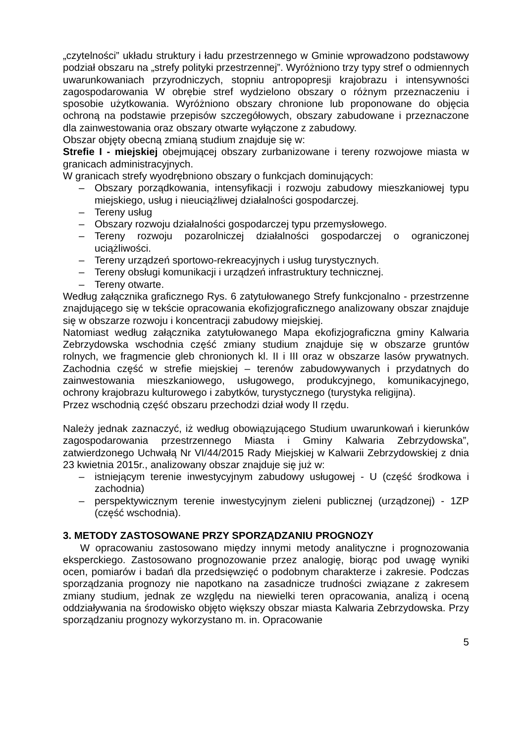„czytelności” układu struktury i ładu przestrzennego w Gminie wprowadzono podstawowy podział obszaru na „strefy polityki przestrzennej”. Wyróżniono trzy typy stref o odmiennych uwarunkowaniach przyrodniczych, stopniu antropopresji krajobrazu i intensywności zagospodarowania W obrębie stref wydzielono obszary o różnym przeznaczeniu i sposobie użytkowania. Wyróżniono obszary chronione lub proponowane do objęcia ochroną na podstawie przepisów szczegółowych, obszary zabudowane i przeznaczone dla zainwestowania oraz obszary otwarte wyłączone z zabudowy.
Obszar objęty obecną zmianą studium znajduje się w:
Strefie I - miejskiej obejmującej obszary zurbanizowane i tereny rozwojowe miasta w granicach administracyjnych.
W granicach strefy wyodrębniono obszary o funkcjach dominujących:
– Obszary porządkowania, intensyfikacji i rozwoju zabudowy mieszkaniowej typu miejskiego, usług i nieuciążliwej działalności gospodarczej.
– Tereny usług
– Obszary rozwoju działalności gospodarczej typu przemysłowego.
– Tereny rozwoju pozarolniczej działalności gospodarczej o ograniczonej uciążliwości.
– Tereny urządzeń sportowo-rekreacyjnych i usług turystycznych.
– Tereny obsługi komunikacji i urządzeń infrastruktury technicznej.
– Tereny otwarte.
Według załącznika graficznego Rys. 6 zatytułowanego Strefy funkcjonalno - przestrzenne znajdującego się w tekście opracowania ekofizjograficznego analizowany obszar znajduje się w obszarze rozwoju i koncentracji zabudowy miejskiej.
Natomiast według załącznika zatytułowanego Mapa ekofizjograficzna gminy Kalwaria Zebrzydowska wschodnia część zmiany studium znajduje się w obszarze gruntów rolnych, we fragmencie gleb chronionych kl. II i III oraz w obszarze lasów prywatnych. Zachodnia część w strefie miejskiej – terenów zabudowywanych i przydatnych do zainwestowania mieszkaniowego, usługowego, produkcyjnego, komunikacyjnego, ochrony krajobrazu kulturowego i zabytków, turystycznego (turystyka religijna).
Przez wschodnią część obszaru przechodzi dział wody II rzędu.
Należy jednak zaznaczyć, iż według obowiązującego Studium uwarunkowań i kierunków zagospodarowania przestrzennego Miasta i Gminy Kalwaria Zebrzydowska”, zatwierdzonego Uchwałą Nr VI/44/2015 Rady Miejskiej w Kalwarii Zebrzydowskiej z dnia 23 kwietnia 2015r., analizowany obszar znajduje się już w:
– istniejącym terenie inwestycyjnym zabudowy usługowej - U (część środkowa i zachodnia)
– perspektywicznym terenie inwestycyjnym zieleni publicznej (urządzonej) - 1ZP (część wschodnia).
3. METODY ZASTOSOWANE PRZY SPORZĄDZANIU PROGNOZY
W opracowaniu zastosowano między innymi metody analityczne i prognozowania eksperckiego. Zastosowano prognozowanie przez analogię, biorąc pod uwagę wyniki ocen, pomiarów i badań dla przedsięwzięć o podobnym charakterze i zakresie. Podczas sporządzania prognozy nie napotkano na zasadnicze trudności związane z zakresem zmiany studium, jednak ze względu na niewielki teren opracowania, analizą i oceną oddziaływania na środowisko objęto większy obszar miasta Kalwaria Zebrzydowska. Przy sporządzaniu prognozy wykorzystano m. in. Opracowanie
5